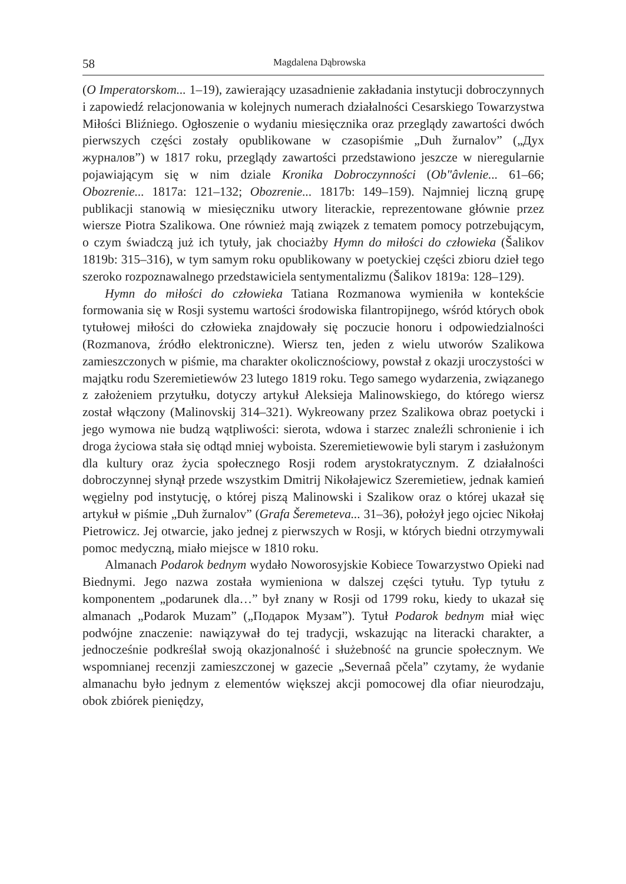58 Magdalena Dąbrowska
(O Imperatorskom... 1–19), zawierający uzasadnienie zakładania instytucji dobroczynnych i zapowiedź relacjonowania w kolejnych numerach działalności Cesarskiego Towarzystwa Miłości Bliźniego. Ogłoszenie o wydaniu miesięcznika oraz przeglądy zawartości dwóch pierwszych części zostały opublikowane w czasopiśmie „Duh žurnalov” („Дух журналов”) w 1817 roku, przeglądy zawartości przedstawiono jeszcze w nieregularnie pojawiającym się w nim dziale Kronika Dobroczynności (Ob"âvlenie... 61–66; Obozrenie... 1817a: 121–132; Obozrenie... 1817b: 149–159). Najmniej liczną grupę publikacji stanowią w miesięczniku utwory literackie, reprezentowane głównie przez wiersze Piotra Szalikowa. One również mają związek z tematem pomocy potrzebującym, o czym świadczą już ich tytuły, jak chociażby Hymn do miłości do człowieka (Šalikov 1819b: 315–316), w tym samym roku opublikowany w poetyckiej części zbioru dzieł tego szeroko rozpoznawalnego przedstawiciela sentymentalizmu (Šalikov 1819a: 128–129).
Hymn do miłości do człowieka Tatiana Rozmanowa wymieniła w kontekście formowania się w Rosji systemu wartości środowiska filantropijnego, wśród których obok tytułowej miłości do człowieka znajdowały się poczucie honoru i odpowiedzialności (Rozmanova, źródło elektroniczne). Wiersz ten, jeden z wielu utworów Szalikowa zamieszczonych w piśmie, ma charakter okolicznościowy, powstał z okazji uroczystości w majątku rodu Szeremietiewów 23 lutego 1819 roku. Tego samego wydarzenia, związanego z założeniem przytułku, dotyczy artykuł Aleksieja Malinowskiego, do którego wiersz został włączony (Malinovskij 314–321). Wykreowany przez Szalikowa obraz poetycki i jego wymowa nie budzą wątpliwości: sierota, wdowa i starzec znaleźli schronienie i ich droga życiowa stała się odtąd mniej wyboista. Szeremietiewowie byli starym i zasłużonym dla kultury oraz życia społecznego Rosji rodem arystokratycznym. Z działalności dobroczynnej słynął przede wszystkim Dmitrij Nikołajewicz Szeremietiew, jednak kamień węgielny pod instytucję, o której piszą Malinowski i Szalikow oraz o której ukazał się artykuł w piśmie „Duh žurnalov” (Grafa Šeremeteva... 31–36), położył jego ojciec Nikołaj Pietrowicz. Jej otwarcie, jako jednej z pierwszych w Rosji, w których biedni otrzymywali pomoc medyczną, miało miejsce w 1810 roku.
Almanach Podarok bednym wydało Noworosyjskie Kobiece Towarzystwo Opieki nad Biednymi. Jego nazwa została wymieniona w dalszej części tytułu. Typ tytułu z komponentem „podarunek dla…” był znany w Rosji od 1799 roku, kiedy to ukazał się almanach „Podarok Muzam” („Подарок Музам”). Tytuł Podarok bednym miał więc podwójne znaczenie: nawiązywał do tej tradycji, wskazując na literacki charakter, a jednocześnie podkreślał swoją okazjonalność i służebność na gruncie społecznym. We wspomnianej recenzji zamieszczonej w gazecie „Severnaâ pčela” czytamy, że wydanie almanachu było jednym z elementów większej akcji pomocowej dla ofiar nieurodzaju, obok zbiórek pieniędzy,